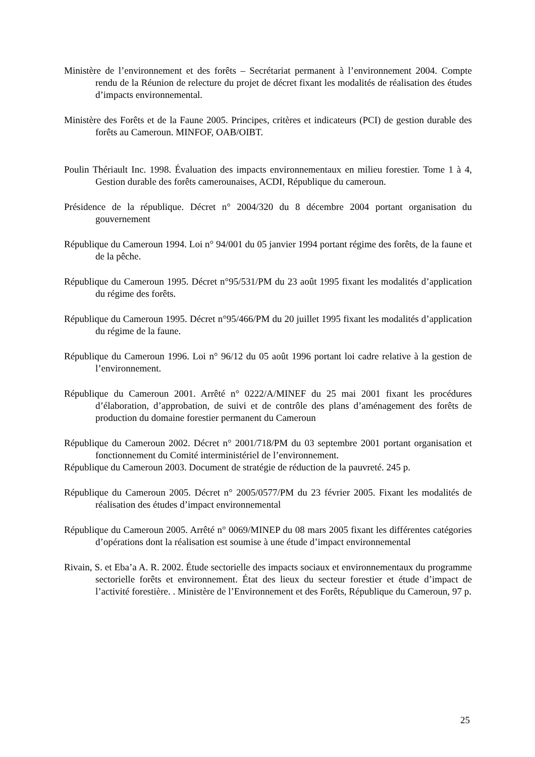Ministère de l’environnement et des forêts – Secrétariat permanent à l’environnement 2004. Compte rendu de la Réunion de relecture du projet de décret fixant les modalités de réalisation des études d’impacts environnemental.
Ministère des Forêts et de la Faune 2005. Principes, critères et indicateurs (PCI) de gestion durable des forêts au Cameroun. MINFOF, OAB/OIBT.
Poulin Thériault Inc. 1998. Évaluation des impacts environnementaux en milieu forestier. Tome 1 à 4, Gestion durable des forêts camerounaises, ACDI, République du cameroun.
Présidence de la république. Décret n° 2004/320 du 8 décembre 2004 portant organisation du gouvernement
République du Cameroun 1994. Loi n° 94/001 du 05 janvier 1994 portant régime des forêts, de la faune et de la pêche.
République du Cameroun 1995. Décret n°95/531/PM du 23 août 1995 fixant les modalités d’application du régime des forêts.
République du Cameroun 1995. Décret n°95/466/PM du 20 juillet 1995 fixant les modalités d’application du régime de la faune.
République du Cameroun 1996. Loi n° 96/12 du 05 août 1996 portant loi cadre relative à la gestion de l’environnement.
République du Cameroun 2001. Arrêté n° 0222/A/MINEF du 25 mai 2001 fixant les procédures d’élaboration, d’approbation, de suivi et de contrôle des plans d’aménagement des forêts de production du domaine forestier permanent du Cameroun
République du Cameroun 2002. Décret n° 2001/718/PM du 03 septembre 2001 portant organisation et fonctionnement du Comité interministériel de l’environnement.
République du Cameroun 2003. Document de stratégie de réduction de la pauvreté. 245 p.
République du Cameroun 2005. Décret n° 2005/0577/PM du 23 février 2005. Fixant les modalités de réalisation des études d’impact environnemental
République du Cameroun 2005. Arrêté n° 0069/MINEP du 08 mars 2005 fixant les différentes catégories d’opérations dont la réalisation est soumise à une étude d’impact environnemental
Rivain, S. et Eba’a A. R. 2002. Étude sectorielle des impacts sociaux et environnementaux du programme sectorielle forêts et environnement. État des lieux du secteur forestier et étude d’impact de l’activité forestière. . Ministère de l’Environnement et des Forêts, République du Cameroun, 97 p.
25